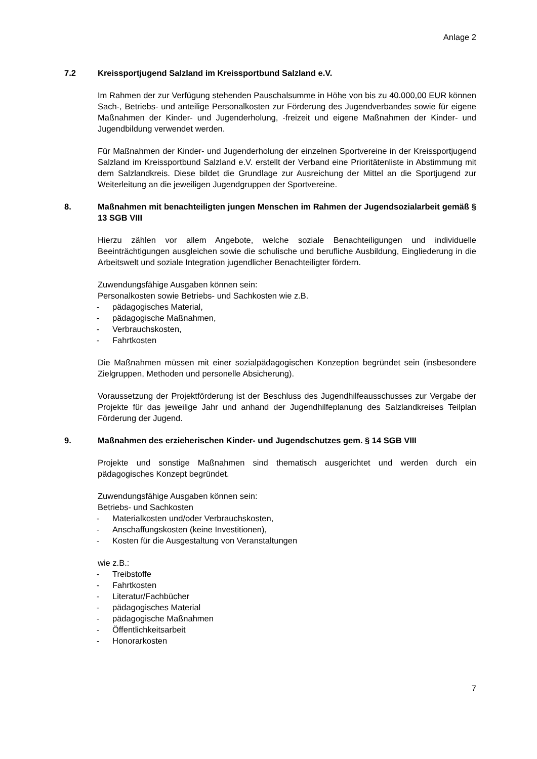Anlage 2
7.2 Kreissportjugend Salzland im Kreissportbund Salzland e.V.
Im Rahmen der zur Verfügung stehenden Pauschalsumme in Höhe von bis zu 40.000,00 EUR können Sach-, Betriebs- und anteilige Personalkosten zur Förderung des Jugendverbandes sowie für eigene Maßnahmen der Kinder- und Jugenderholung, -freizeit und eigene Maßnahmen der Kinder- und Jugendbildung verwendet werden.
Für Maßnahmen der Kinder- und Jugenderholung der einzelnen Sportvereine in der Kreissportjugend Salzland im Kreissportbund Salzland e.V. erstellt der Verband eine Prioritätenliste in Abstimmung mit dem Salzlandkreis. Diese bildet die Grundlage zur Ausreichung der Mittel an die Sportjugend zur Weiterleitung an die jeweiligen Jugendgruppen der Sportvereine.
8. Maßnahmen mit benachteiligten jungen Menschen im Rahmen der Jugendsozialarbeit gemäß § 13 SGB VIII
Hierzu zählen vor allem Angebote, welche soziale Benachteiligungen und individuelle Beeinträchtigungen ausgleichen sowie die schulische und berufliche Ausbildung, Eingliederung in die Arbeitswelt und soziale Integration jugendlicher Benachteiligter fördern.
Zuwendungsfähige Ausgaben können sein:
Personalkosten sowie Betriebs- und Sachkosten wie z.B.
- pädagogisches Material,
- pädagogische Maßnahmen,
- Verbrauchskosten,
- Fahrtkosten
Die Maßnahmen müssen mit einer sozialpädagogischen Konzeption begründet sein (insbesondere Zielgruppen, Methoden und personelle Absicherung).
Voraussetzung der Projektförderung ist der Beschluss des Jugendhilfeausschusses zur Vergabe der Projekte für das jeweilige Jahr und anhand der Jugendhilfeplanung des Salzlandkreises Teilplan Förderung der Jugend.
9. Maßnahmen des erzieherischen Kinder- und Jugendschutzes gem. § 14 SGB VIII
Projekte und sonstige Maßnahmen sind thematisch ausgerichtet und werden durch ein pädagogisches Konzept begründet.
Zuwendungsfähige Ausgaben können sein:
Betriebs- und Sachkosten
- Materialkosten und/oder Verbrauchskosten,
- Anschaffungskosten (keine Investitionen),
- Kosten für die Ausgestaltung von Veranstaltungen
wie z.B.:
- Treibstoffe
- Fahrtkosten
- Literatur/Fachbücher
- pädagogisches Material
- pädagogische Maßnahmen
- Öffentlichkeitsarbeit
- Honorarkosten
7